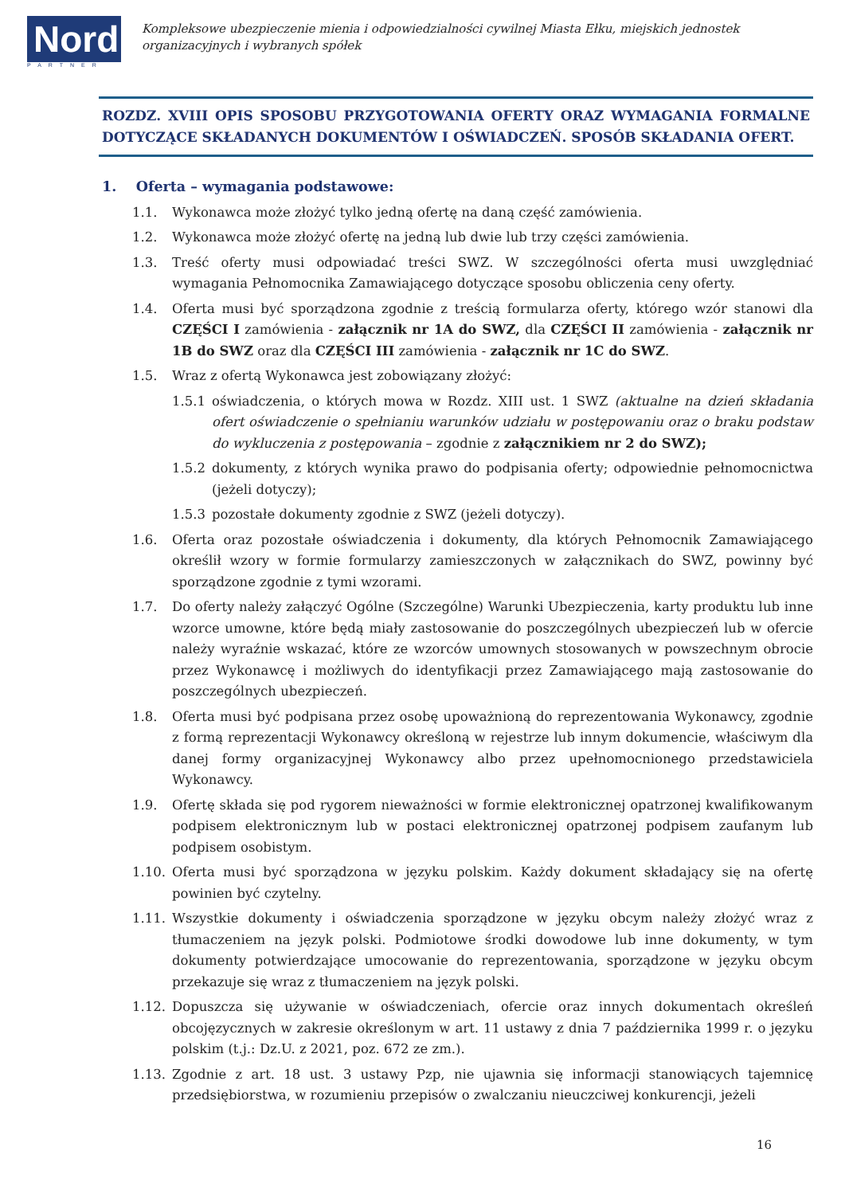Nord
PARTNER
Kompleksowe ubezpieczenie mienia i odpowiedzialności cywilnej Miasta Ełku, miejskich jednostek organizacyjnych i wybranych spółek
ROZDZ. XVIII OPIS SPOSOBU PRZYGOTOWANIA OFERTY ORAZ WYMAGANIA FORMALNE DOTYCZĄCE SKŁADANYCH DOKUMENTÓW I OŚWIADCZEŃ. SPOSÓB SKŁADANIA OFERT.
1. Oferta – wymagania podstawowe:
1.1. Wykonawca może złożyć tylko jedną ofertę na daną część zamówienia.
1.2. Wykonawca może złożyć ofertę na jedną lub dwie lub trzy części zamówienia.
1.3. Treść oferty musi odpowiadać treści SWZ. W szczególności oferta musi uwzględniać wymagania Pełnomocnika Zamawiającego dotyczące sposobu obliczenia ceny oferty.
1.4. Oferta musi być sporządzona zgodnie z treścią formularza oferty, którego wzór stanowi dla CZĘŚCI I zamówienia - załącznik nr 1A do SWZ, dla CZĘŚCI II zamówienia - załącznik nr 1B do SWZ oraz dla CZĘŚCI III zamówienia - załącznik nr 1C do SWZ.
1.5. Wraz z ofertą Wykonawca jest zobowiązany złożyć:
1.5.1 oświadczenia, o których mowa w Rozdz. XIII ust. 1 SWZ (aktualne na dzień składania ofert oświadczenie o spełnianiu warunków udziału w postępowaniu oraz o braku podstaw do wykluczenia z postępowania – zgodnie z załącznikiem nr 2 do SWZ);
1.5.2 dokumenty, z których wynika prawo do podpisania oferty; odpowiednie pełnomocnictwa (jeżeli dotyczy);
1.5.3 pozostałe dokumenty zgodnie z SWZ (jeżeli dotyczy).
1.6. Oferta oraz pozostałe oświadczenia i dokumenty, dla których Pełnomocnik Zamawiającego określił wzory w formie formularzy zamieszczonych w załącznikach do SWZ, powinny być sporządzone zgodnie z tymi wzorami.
1.7. Do oferty należy załączyć Ogólne (Szczególne) Warunki Ubezpieczenia, karty produktu lub inne wzorce umowne, które będą miały zastosowanie do poszczególnych ubezpieczeń lub w ofercie należy wyraźnie wskazać, które ze wzorców umownych stosowanych w powszechnym obrocie przez Wykonawcę i możliwych do identyfikacji przez Zamawiającego mają zastosowanie do poszczególnych ubezpieczeń.
1.8. Oferta musi być podpisana przez osobę upoważnioną do reprezentowania Wykonawcy, zgodnie z formą reprezentacji Wykonawcy określoną w rejestrze lub innym dokumencie, właściwym dla danej formy organizacyjnej Wykonawcy albo przez upełnomocnionego przedstawiciela Wykonawcy.
1.9. Ofertę składa się pod rygorem nieważności w formie elektronicznej opatrzonej kwalifikowanym podpisem elektronicznym lub w postaci elektronicznej opatrzonej podpisem zaufanym lub podpisem osobistym.
1.10. Oferta musi być sporządzona w języku polskim. Każdy dokument składający się na ofertę powinien być czytelny.
1.11. Wszystkie dokumenty i oświadczenia sporządzone w języku obcym należy złożyć wraz z tłumaczeniem na język polski. Podmiotowe środki dowodowe lub inne dokumenty, w tym dokumenty potwierdzające umocowanie do reprezentowania, sporządzone w języku obcym przekazuje się wraz z tłumaczeniem na język polski.
1.12. Dopuszcza się używanie w oświadczeniach, ofercie oraz innych dokumentach określeń obcojęzycznych w zakresie określonym w art. 11 ustawy z dnia 7 października 1999 r. o języku polskim (t.j.: Dz.U. z 2021, poz. 672 ze zm.).
1.13. Zgodnie z art. 18 ust. 3 ustawy Pzp, nie ujawnia się informacji stanowiących tajemnicę przedsiębiorstwa, w rozumieniu przepisów o zwalczaniu nieuczciwej konkurencji, jeżeli
16